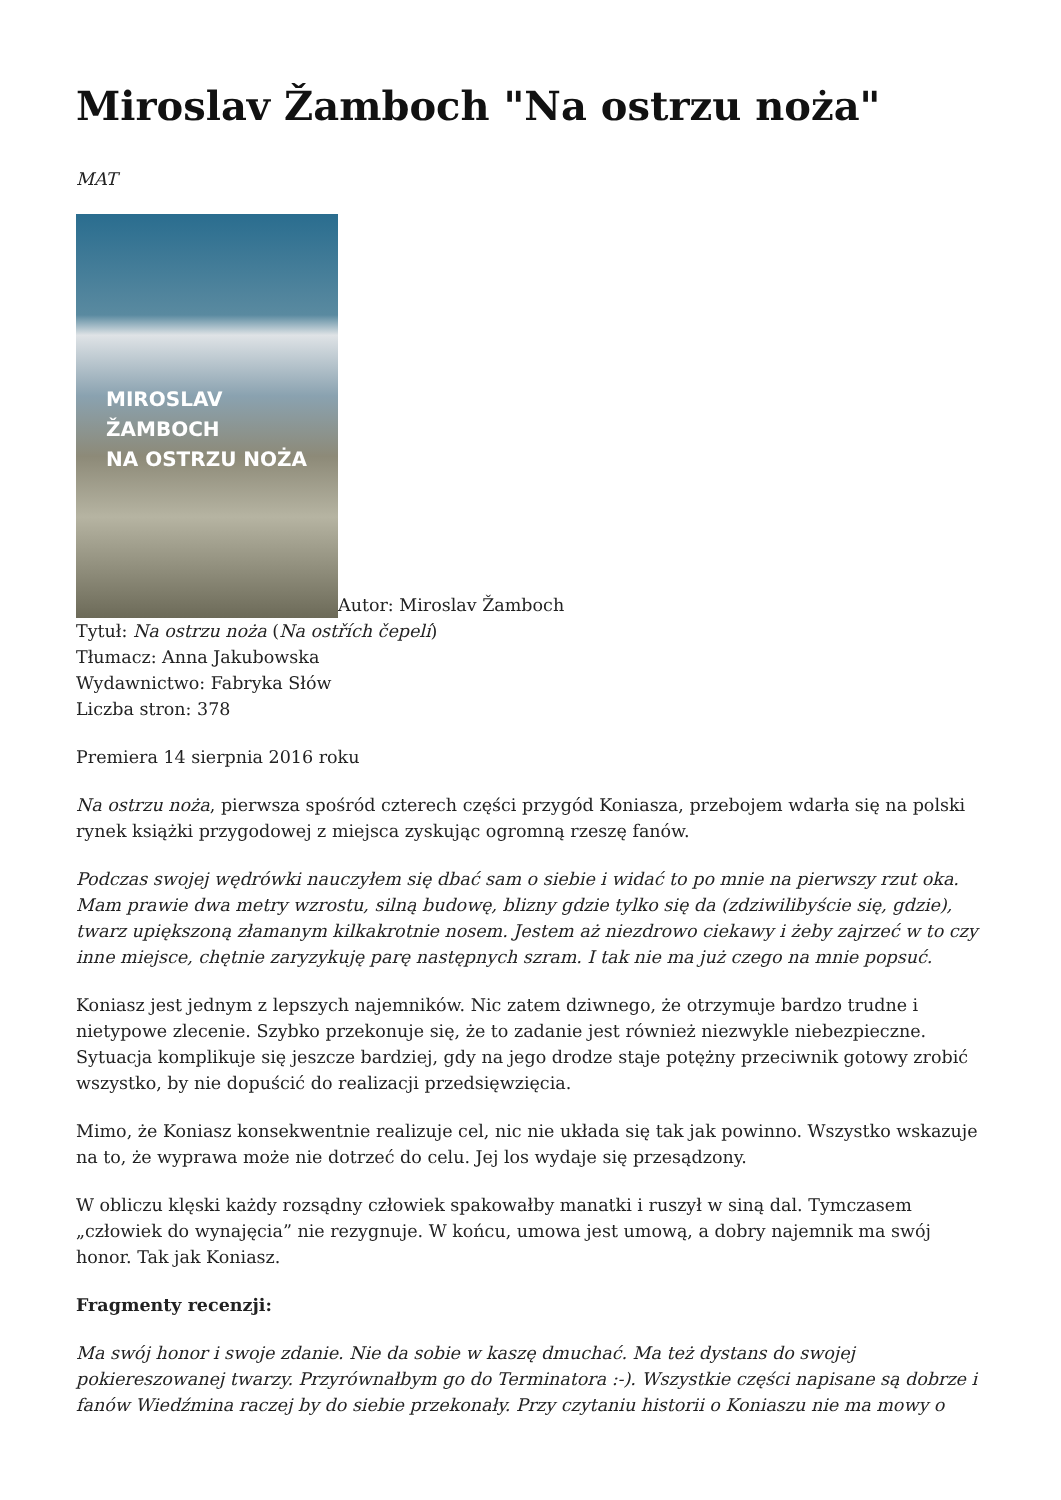Miroslav Žamboch "Na ostrzu noża"
MAT
MIROSLAV ŽAMBOCH
NA OSTRZU NOŻA Autor: Miroslav Žamboch
Tytuł: Na ostrzu noża (Na ostřích čepelí)
Tłumacz: Anna Jakubowska
Wydawnictwo: Fabryka Słów
Liczba stron: 378
Premiera 14 sierpnia 2016 roku
Na ostrzu noża, pierwsza spośród czterech części przygód Koniasza, przebojem wdarła się na polski rynek książki przygodowej z miejsca zyskując ogromną rzeszę fanów.
Podczas swojej wędrówki nauczyłem się dbać sam o siebie i widać to po mnie na pierwszy rzut oka. Mam prawie dwa metry wzrostu, silną budowę, blizny gdzie tylko się da (zdziwilibyście się, gdzie), twarz upiększoną złamanym kilkakrotnie nosem. Jestem aż niezdrowo ciekawy i żeby zajrzeć w to czy inne miejsce, chętnie zaryzykuję parę następnych szram. I tak nie ma już czego na mnie popsuć.
Koniasz jest jednym z lepszych najemników. Nic zatem dziwnego, że otrzymuje bardzo trudne i nietypowe zlecenie. Szybko przekonuje się, że to zadanie jest również niezwykle niebezpieczne. Sytuacja komplikuje się jeszcze bardziej, gdy na jego drodze staje potężny przeciwnik gotowy zrobić wszystko, by nie dopuścić do realizacji przedsięwzięcia.
Mimo, że Koniasz konsekwentnie realizuje cel, nic nie układa się tak jak powinno. Wszystko wskazuje na to, że wyprawa może nie dotrzeć do celu. Jej los wydaje się przesądzony.
W obliczu klęski każdy rozsądny człowiek spakowałby manatki i ruszył w siną dal. Tymczasem „człowiek do wynajęcia” nie rezygnuje. W końcu, umowa jest umową, a dobry najemnik ma swój honor. Tak jak Koniasz.
Fragmenty recenzji:
Ma swój honor i swoje zdanie. Nie da sobie w kaszę dmuchać. Ma też dystans do swojej pokiereszowanej twarzy. Przyrównałbym go do Terminatora :-). Wszystkie części napisane są dobrze i fanów Wiedźmina raczej by do siebie przekonały. Przy czytaniu historii o Koniaszu nie ma mowy o